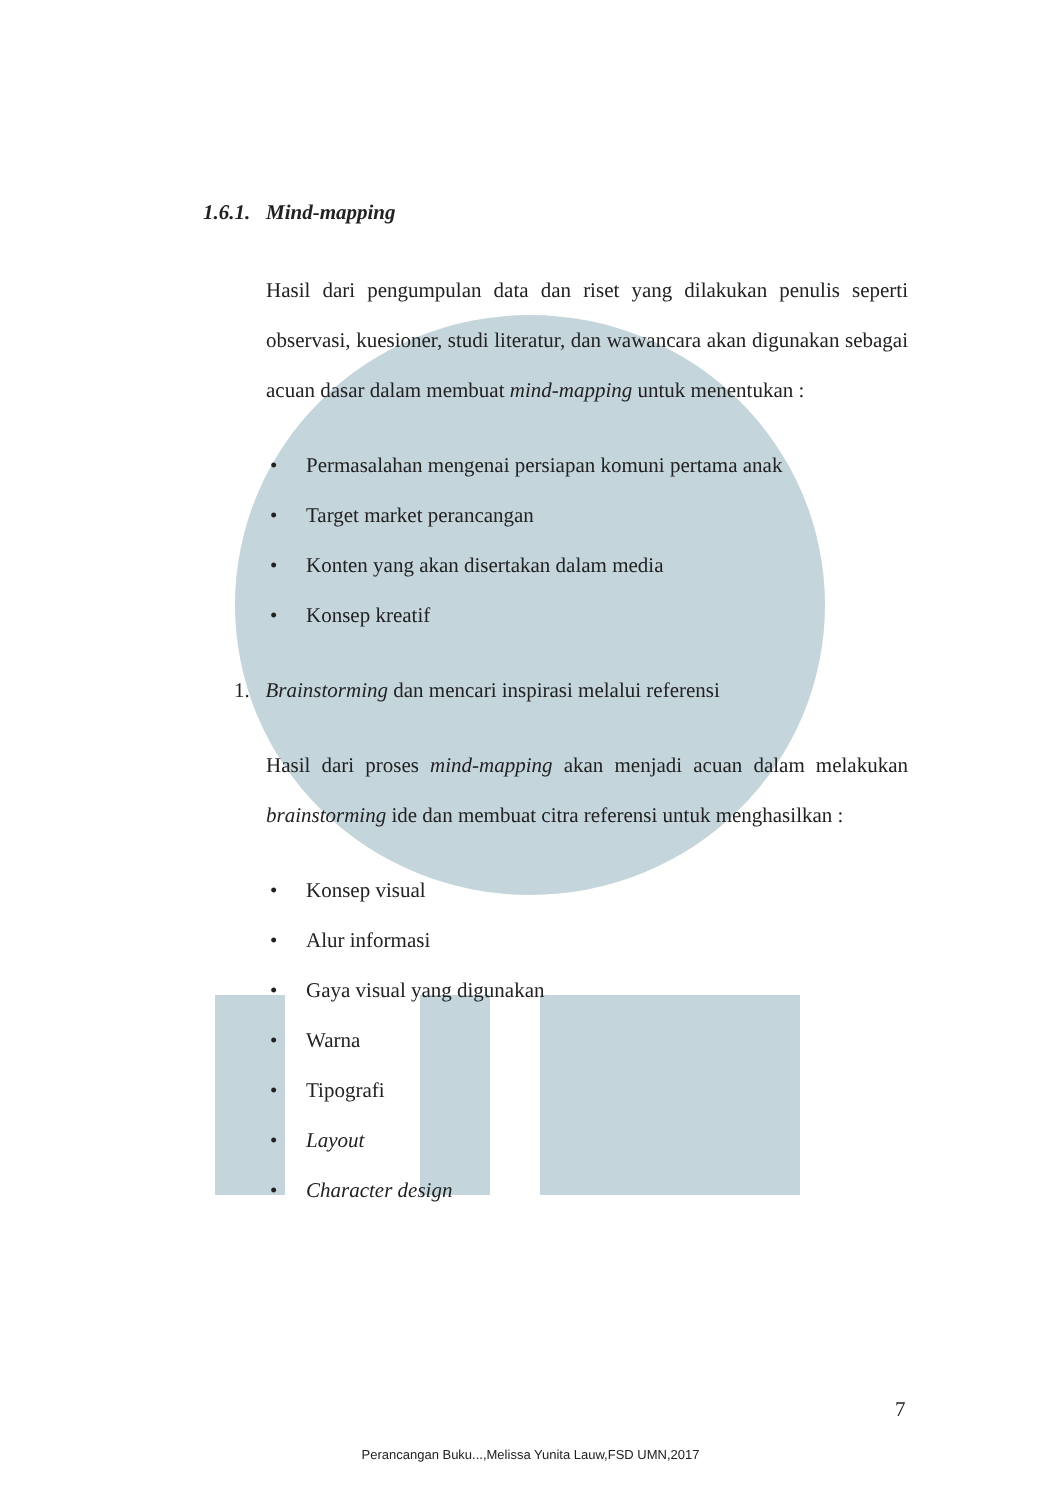1.6.1. Mind-mapping
Hasil dari pengumpulan data dan riset yang dilakukan penulis seperti observasi, kuesioner, studi literatur, dan wawancara akan digunakan sebagai acuan dasar dalam membuat mind-mapping untuk menentukan :
• Permasalahan mengenai persiapan komuni pertama anak
• Target market perancangan
• Konten yang akan disertakan dalam media
• Konsep kreatif
1. Brainstorming dan mencari inspirasi melalui referensi
Hasil dari proses mind-mapping akan menjadi acuan dalam melakukan brainstorming ide dan membuat citra referensi untuk menghasilkan :
• Konsep visual
• Alur informasi
• Gaya visual yang digunakan
• Warna
• Tipografi
• Layout
• Character design
7
Perancangan Buku...,Melissa Yunita Lauw,FSD UMN,2017